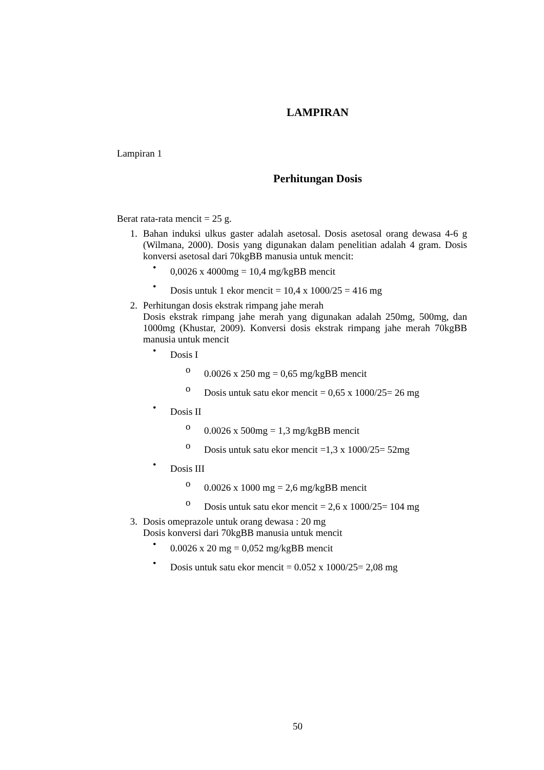LAMPIRAN
Lampiran 1
Perhitungan Dosis
Berat rata-rata mencit = 25 g.
1. Bahan induksi ulkus gaster adalah asetosal. Dosis asetosal orang dewasa 4-6 g (Wilmana, 2000). Dosis yang digunakan dalam penelitian adalah 4 gram. Dosis konversi asetosal dari 70kgBB manusia untuk mencit:
•
0,0026 x 4000mg = 10,4 mg/kgBB mencit
•
Dosis untuk 1 ekor mencit = 10,4 x 1000/25 = 416 mg
2. Perhitungan dosis ekstrak rimpang jahe merah
Dosis ekstrak rimpang jahe merah yang digunakan adalah 250mg, 500mg, dan 1000mg (Khustar, 2009). Konversi dosis ekstrak rimpang jahe merah 70kgBB manusia untuk mencit
•
Dosis I
o
0.0026 x 250 mg = 0,65 mg/kgBB mencit
o
Dosis untuk satu ekor mencit = 0,65 x 1000/25= 26 mg
•
Dosis II
o
0.0026 x 500mg = 1,3 mg/kgBB mencit
o
Dosis untuk satu ekor mencit =1,3 x 1000/25= 52mg
•
Dosis III
o
0.0026 x 1000 mg = 2,6 mg/kgBB mencit
o
Dosis untuk satu ekor mencit = 2,6 x 1000/25= 104 mg
3. Dosis omeprazole untuk orang dewasa : 20 mg
Dosis konversi dari 70kgBB manusia untuk mencit
•
0.0026 x 20 mg = 0,052 mg/kgBB mencit
•
Dosis untuk satu ekor mencit = 0.052 x 1000/25= 2,08 mg
50